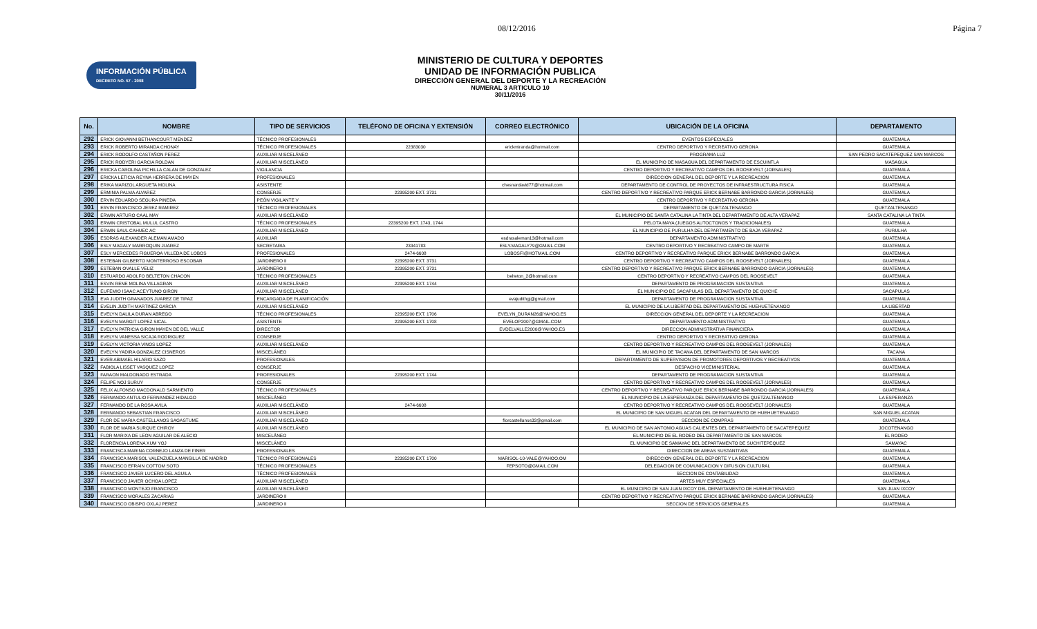08/12/2016 Página 7
INFORMACIÓN PÚBLICA
DECRETO NO. 57 - 2008
MINISTERIO DE CULTURA Y DEPORTES
UNIDAD DE INFORMACIÓN PUBLICA
DIRECCIÓN GENERAL DEL DEPORTE Y LA RECREACIÓN
NUMERAL 3 ARTICULO 10
30/11/2016
| No. | NOMBRE | TIPO DE SERVICIOS | TELÉFONO DE OFICINA Y EXTENSIÓN | CORREO ELECTRÓNICO | UBICACIÓN DE LA OFICINA | DEPARTAMENTO |
| --- | --- | --- | --- | --- | --- | --- |
| 292 | ERICK GIOVANNI BETHANCOURT MENDEZ | TÉCNICO PROFESIONALES | | | EVENTOS ESPECIALES | GUATEMALA |
| 293 | ERICK ROBERTO MIRANDA CHONAY | TÉCNICO PROFESIONALES | 22383030 | erickmiranda@hotmail.com | CENTRO DEPORTIVO Y RECREATIVO GERONA | GUATEMALA |
| 294 | ERICK RODOLFO CASTAÑON PEREZ | AUXILIAR MISCELÁNEO | | | PROGRAMA LUZ | SAN PEDRO SACATEPEQUEZ SAN MARCOS |
| 295 | ERICK RODYERI GARCIA ROLDAN | AUXILIAR MISCELÁNEO | | | EL MUNICIPIO DE MASAGUA DEL DEPARTAMENTO DE ESCUINTLA | MASAGUA |
| 296 | ERICKA CAROLINA PICHILLA CALAN DE GONZALEZ | VIGILANCIA | | | CENTRO DEPORTIVO Y RECREATIVO CAMPOS DEL ROOSEVELT (JORNALES) | GUATEMALA |
| 297 | ERICKA LETICIA REYNA HERRERA DE MAYEN | PROFESIONALES | | | DIRECCION GENERAL DEL DEPORTE Y LA RECREACION | GUATEMALA |
| 298 | ERIKA MARIZOL ARGUETA MOLINA | ASISTENTE | | chesnardavid77@hotmail.com | DEPARTAMENTO DE CONTROL DE PROYECTOS DE INFRAESTRUCTURA FISICA | GUATEMALA |
| 299 | ERMINIA PALMA ALVAREZ | CONSERJE | 22395200 EXT. 3731 | | CENTRO DEPORTIVO Y RECREATIVO PARQUE ERICK BERNABE BARRONDO GARCIA (JORNALES) | GUATEMALA |
| 300 | ERVIN EDUARDO SEGURA PINEDA | PEÓN VIGILANTE V | | | CENTRO DEPORTIVO Y RECREATIVO GERONA | GUATEMALA |
| 301 | ERVIN FRANCISCO JEREZ RAMIREZ | TÉCNICO PROFESIONALES | | | DEPARTAMENTO DE QUETZALTENANGO | QUETZALTENANGO |
| 302 | ERWIN ARTURO CAAL MAY | AUXILIAR MISCELÁNEO | | | EL MUNICIPIO DE SANTA CATALINA LA TINTA DEL DEPARTAMENTO DE ALTA VERAPAZ | SANTA CATALINA LA TINTA |
| 303 | ERWIN CRISTOBAL MULUL CASTRO | TÉCNICO PROFESIONALES | 22395200 EXT. 1743, 1744 | | PELOTA MAYA (JUEGOS AUTOCTONOS Y TRADICIONALES) | GUATEMALA |
| 304 | ERWIN SAUL CAHUEC AC | AUXILIAR MISCELÁNEO | | | EL MUNICIPIO DE PURULHA DEL DEPARTAMENTO DE BAJA VERAPAZ | PURULHA |
| 305 | ESDRAS ALEXANDER ALEMAN AMADO | AUXILIAR | | esdrasaleman13@hotmail.com | DEPARTAMENTO ADMINISTRATIVO | GUATEMALA |
| 306 | ESLY MAGALY MARROQUIN JUAREZ | SECRETARIA | 23341783 | ESLY.MAGALY79@GMAIL.COM | CENTRO DEPORTIVO Y RECREATIVO CAMPO DE MARTE | GUATEMALA |
| 307 | ESLY MERCEDES FIGUEROA VILLEDA DE LOBOS | PROFESIONALES | 2474-6608 | LOBOSFI@HOTMAIL.COM | CENTRO DEPORTIVO Y RECREATIVO PARQUE ERICK BERNABE BARRONDO GARCIA | GUATEMALA |
| 308 | ESTEBAN GILBERTO MONTERROSO ESCOBAR | JARDINERO II | 22395200 EXT. 3731 | | CENTRO DEPORTIVO Y RECREATIVO CAMPOS DEL ROOSEVELT (JORNALES) | GUATEMALA |
| 309 | ESTEBAN OVALLE VELIZ | JARDINERO II | 22395200 EXT. 3731 | | CENTRO DEPORTIVO Y RECREATIVO PARQUE ERICK BERNABE BARRONDO GARCIA (JORNALES) | GUATEMALA |
| 310 | ESTUARDO ADOLFO BELTETON CHACON | TÉCNICO PROFESIONALES | | belteton_2@hotmail.com | CENTRO DEPORTIVO Y RECREATIVO CAMPOS DEL ROOSEVELT | GUATEMALA |
| 311 | ESVIN RENE MOLINA VILLAGRAN | AUXILIAR MISCELÁNEO | 22395200 EXT. 1744 | | DEPARTAMENTO DE PROGRAMACION SUSTANTIVA | GUATEMALA |
| 312 | EUFEMIO ISAAC ACEYTUNO GIRON | AUXILIAR MISCELÁNEO | | | EL MUNICIPIO DE SACAPULAS DEL DEPARTAMENTO DE QUICHE | SACAPULAS |
| 313 | EVA JUDITH GRANADOS JUAREZ DE TIPAZ | ENCARGADA DE PLANIFICACIÓN | | evajudithgj@gmail.com | DEPARTAMENTO DE PROGRAMACION SUSTANTIVA | GUATEMALA |
| 314 | EVELIN JUDITH MARTINEZ GARCIA | AUXILIAR MISCELÁNEO | | | EL MUNICIPIO DE LA LIBERTAD DEL DEPARTAMENTO DE HUEHUETENANGO | LA LIBERTAD |
| 315 | EVELYN DALILA DURAN ABREGO | TÉCNICO PROFESIONALES | 22395200 EXT. 1706 | EVELYN_DURAN26@YAHOO.ES | DIRECCION GENERAL DEL DEPORTE Y LA RECREACION | GUATEMALA |
| 316 | EVELYN MARGIT LOPEZ SICAL | ASISTENTE | 22395200 EXT. 1708 | EVELOP2007@GMAIL.COM | DEPARTAMENTO ADMINISTRATIVO | GUATEMALA |
| 317 | EVELYN PATRICIA GIRON MAYEN DE DEL VALLE | DIRECTOR | | EVDELVALLE2000@YAHOO.ES | DIRECCION ADMINISTRATIVA FINANCIERA | GUATEMALA |
| 318 | EVELYN VANESSA SICAJA RODRIGUEZ | CONSERJE | | | CENTRO DEPORTIVO Y RECREATIVO GERONA | GUATEMALA |
| 319 | EVELYN VICTORIA VINOS LOPEZ | AUXILIAR MISCELÁNEO | | | CENTRO DEPORTIVO Y RECREATIVO CAMPOS DEL ROOSEVELT (JORNALES) | GUATEMALA |
| 320 | EVELYN YADIRA GONZALEZ CISNEROS | MISCELÁNEO | | | EL MUNICIPIO DE TACANA DEL DEPARTAMENTO DE SAN MARCOS | TACANA |
| 321 | EVER ABIMAEL HILARIO SAZO | PROFESIONALES | | | DEPARTAMENTO DE SUPERVISION DE PROMOTORES DEPORTIVOS Y RECREATIVOS | GUATEMALA |
| 322 | FABIOLA LISSET VASQUEZ LOPEZ | CONSERJE | | | DESPACHO VICEMINISTERIAL | GUATEMALA |
| 323 | FARAON MALDONADO ESTRADA | PROFESIONALES | 22395200 EXT. 1744 | | DEPARTAMENTO DE PROGRAMACION SUSTANTIVA | GUATEMALA |
| 324 | FELIPE NOJ SURUY | CONSERJE | | | CENTRO DEPORTIVO Y RECREATIVO CAMPOS DEL ROOSEVELT (JORNALES) | GUATEMALA |
| 325 | FELIX ALFONSO MACDONALD SARMIENTO | TÉCNICO PROFESIONALES | | | CENTRO DEPORTIVO Y RECREATIVO PARQUE ERICK BERNABE BARRONDO GARCIA (JORNALES) | GUATEMALA |
| 326 | FERNANDO ANTULIO FERNANDEZ HIDALGO | MISCELÁNEO | | | EL MUNICIPIO DE LA ESPERANZA DEL DEPARTAMENTO DE QUETZALTENANGO | LA ESPERANZA |
| 327 | FERNANDO DE LA ROSA AVILA | AUXILIAR MISCELÁNEO | 2474-6608 | | CENTRO DEPORTIVO Y RECREATIVO CAMPOS DEL ROOSEVELT (JORNALES) | GUATEMALA |
| 328 | FERNANDO SEBASTIAN FRANCISCO | AUXILIAR MISCELÁNEO | | | EL MUNICIPIO DE SAN MIGUEL ACATAN DEL DEPARTAMENTO DE HUEHUETENANGO | SAN MIGUEL ACATAN |
| 329 | FLOR DE MARIA CASTELLANOS SAGASTUME | AUXILIAR MISCELÁNEO | | florcastellanos32@gmail.com | SECCION DE COMPRAS | GUATEMALA |
| 330 | FLOR DE MARIA SURQUE CHIROY | AUXILIAR MISCELÁNEO | | | EL MUNICIPIO DE SAN ANTONIO AGUAS CALIENTES DEL DEPARTAMENTO DE SACATEPEQUEZ | JOCOTENANGO |
| 331 | FLOR MARIXA DE LEON AGUILAR DE ALECIO | MISCELÁNEO | | | EL MUNICIPIO DE EL RODEO DEL DEPARTAMENTO DE SAN MARCOS | EL RODEO |
| 332 | FLORENCIA LORENA XUM YOJ | MISCELÁNEO | | | EL MUNICIPIO DE SAMAYAC DEL DEPARTAMENTO DE SUCHITEPEQUEZ | SAMAYAC |
| 333 | FRANCISCA MARINA CORNEJO LANZA DE FINER | PROFESIONALES | | | DIRECCION DE AREAS SUSTANTIVAS | GUATEMALA |
| 334 | FRANCISCA MARISOL VALENZUELA MANSILLA DE MADRID | TÉCNICO PROFESIONALES | 22395200 EXT. 1700 | MARISOL-10-VALE@YAHOO.OM | DIRECCION GENERAL DEL DEPORTE Y LA RECREACION | GUATEMALA |
| 335 | FRANCISCO EFRAIN COTTOM SOTO | TÉCNICO PROFESIONALES | | FEPSOTO@GMAIL.COM | DELEGACION DE COMUNICACION Y DIFUSION CULTURAL | GUATEMALA |
| 336 | FRANCISCO JAVIER LUCERO DEL AGUILA | TÉCNICO PROFESIONALES | | | SECCION DE CONTABILIDAD | GUATEMALA |
| 337 | FRANCISCO JAVIER OCHOA LOPEZ | AUXILIAR MISCELÁNEO | | | ARTES MUY ESPECIALES | GUATEMALA |
| 338 | FRANCISCO MONTEJO FRANCISCO | AUXILIAR MISCELÁNEO | | | EL MUNICIPIO DE SAN JUAN IXCOY DEL DEPARTAMENTO DE HUEHUETENANGO | SAN JUAN IXCOY |
| 339 | FRANCISCO MORALES ZACARIAS | JARDINERO II | | | CENTRO DEPORTIVO Y RECREATIVO PARQUE ERICK BERNABE BARRONDO GARCIA (JORNALES) | GUATEMALA |
| 340 | FRANCISCO OBISPO OXLAJ PEREZ | JARDINERO II | | | SECCION DE SERVICIOS GENERALES | GUATEMALA |